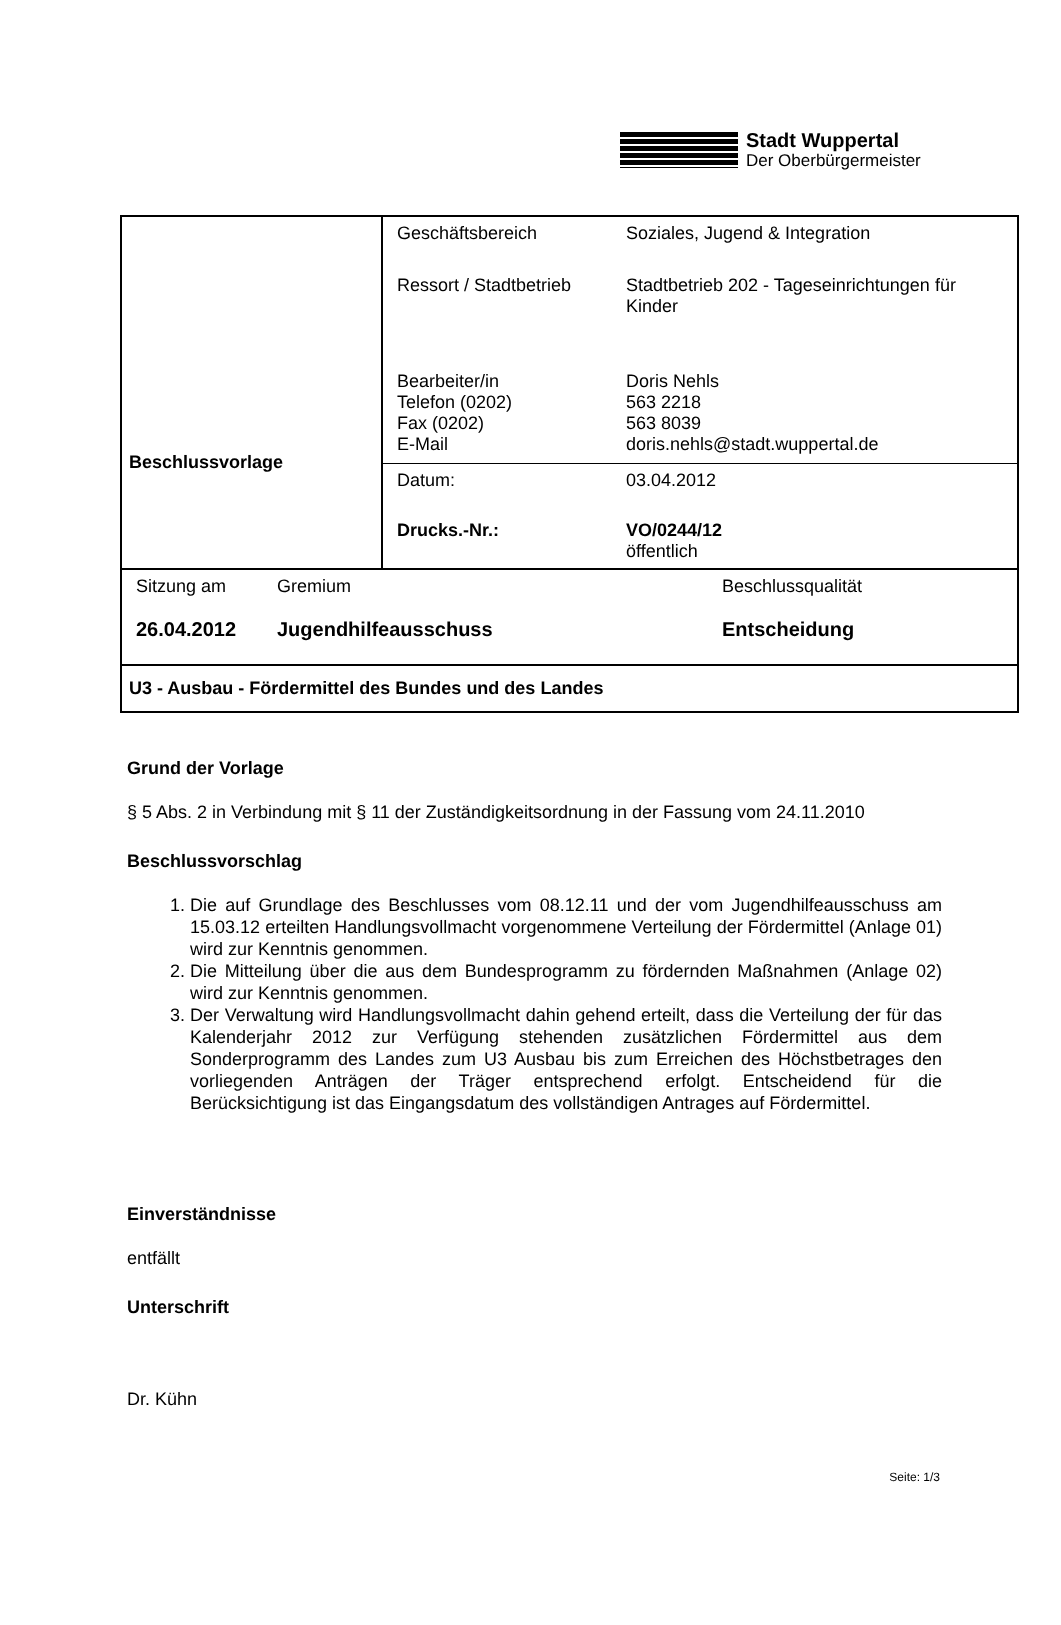Stadt Wuppertal
Der Oberbürgermeister
| Beschlussvorlage | / Geschäftsbereich / Soziales, Jugend & Integration / / Ressort / Stadtbetrieb / Stadtbetrieb 202 - Tageseinrichtungen für Kinder / / Bearbeiter/in Telefon (0202) Fax (0202) E-Mail / Doris Nehls 563 2218 563 8039 doris.nehls@stadt.wuppertal.de / |
| | / Datum: / 03.04.2012 / / Drucks.-Nr.: / VO/0244/12 öffentlich / |
| / Sitzung am / Gremium / Beschlussqualität / / 26.04.2012 / Jugendhilfeausschuss / Entscheidung / | |
| U3 - Ausbau - Fördermittel des Bundes und des Landes | |
Grund der Vorlage
§ 5 Abs. 2 in Verbindung mit § 11 der Zuständigkeitsordnung in der Fassung vom 24.11.2010
Beschlussvorschlag
1. Die auf Grundlage des Beschlusses vom 08.12.11 und der vom Jugendhilfeausschuss am 15.03.12 erteilten Handlungsvollmacht vorgenommene Verteilung der Fördermittel (Anlage 01) wird zur Kenntnis genommen.
2. Die Mitteilung über die aus dem Bundesprogramm zu fördernden Maßnahmen (Anlage 02) wird zur Kenntnis genommen.
3. Der Verwaltung wird Handlungsvollmacht dahin gehend erteilt, dass die Verteilung der für das Kalenderjahr 2012 zur Verfügung stehenden zusätzlichen Fördermittel aus dem Sonderprogramm des Landes zum U3 Ausbau bis zum Erreichen des Höchstbetrages den vorliegenden Anträgen der Träger entsprechend erfolgt. Entscheidend für die Berücksichtigung ist das Eingangsdatum des vollständigen Antrages auf Fördermittel.
Einverständnisse
entfällt
Unterschrift
Dr. Kühn
Seite: 1/3